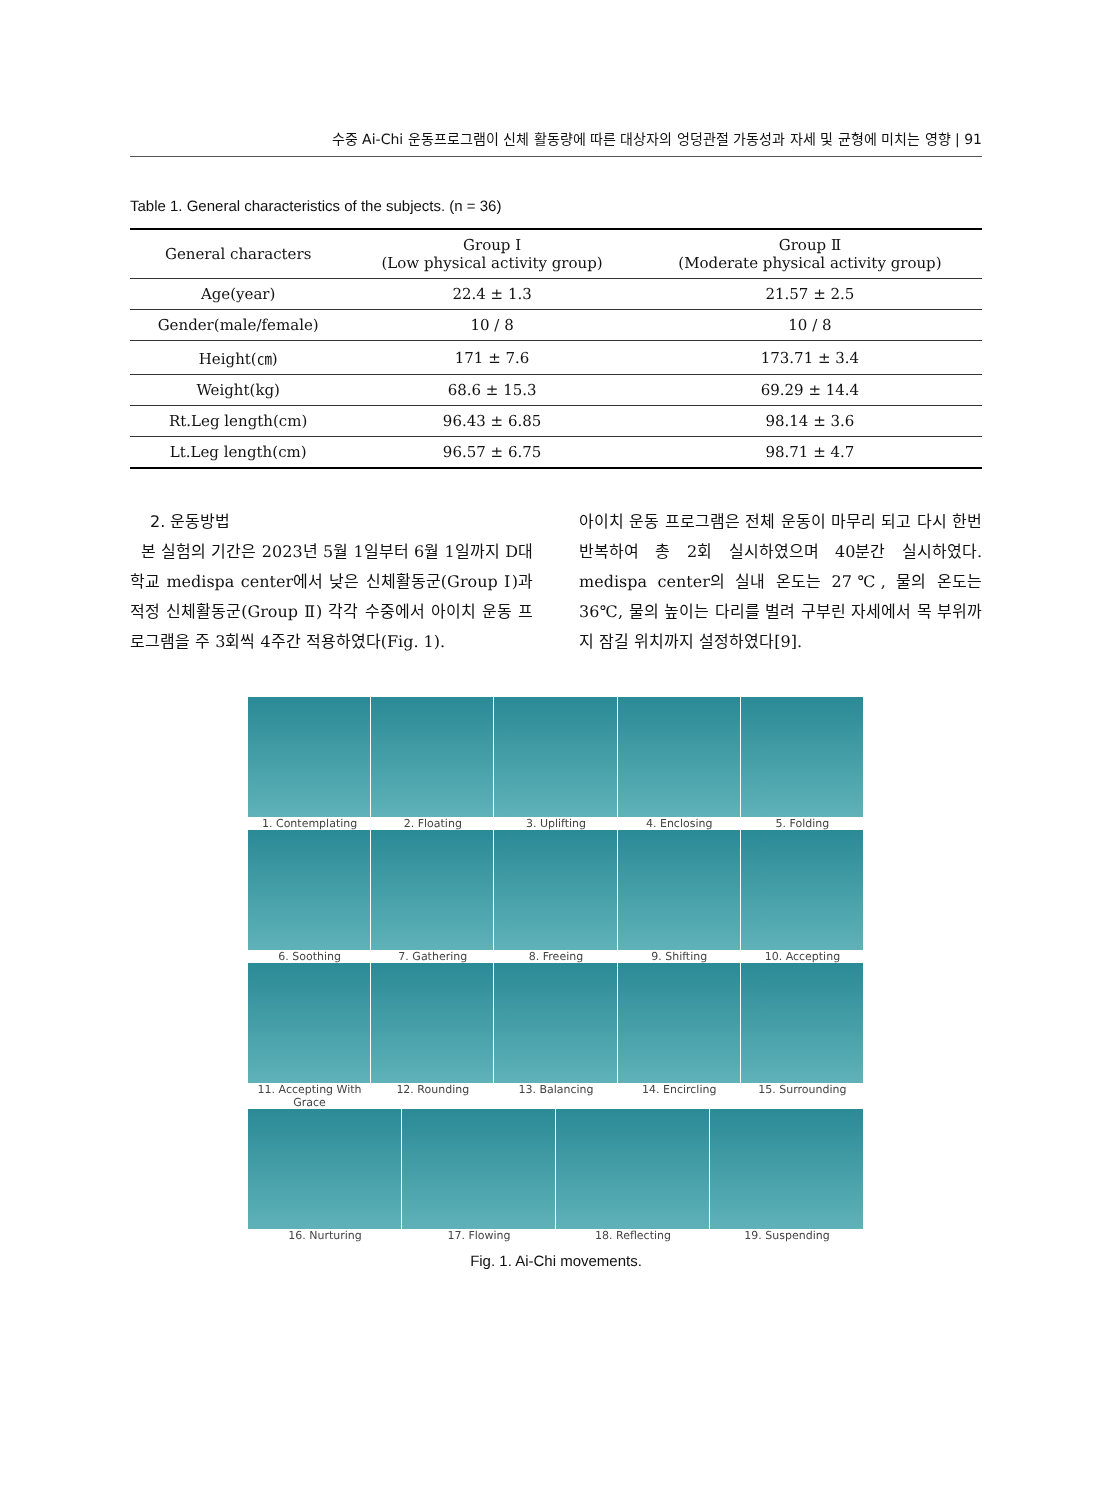수중 Ai-Chi 운동프로그램이 신체 활동량에 따른 대상자의 엉덩관절 가동성과 자세 및 균형에 미치는 영향 | 91
Table 1. General characteristics of the subjects. (n = 36)
| General characters | Group Ⅰ (Low physical activity group) | Group Ⅱ (Moderate physical activity group) |
| --- | --- | --- |
| Age(year) | 22.4 ± 1.3 | 21.57 ± 2.5 |
| Gender(male/female) | 10 / 8 | 10 / 8 |
| Height(㎝) | 171 ± 7.6 | 173.71 ± 3.4 |
| Weight(kg) | 68.6 ± 15.3 | 69.29 ± 14.4 |
| Rt.Leg length(cm) | 96.43 ± 6.85 | 98.14 ± 3.6 |
| Lt.Leg length(cm) | 96.57 ± 6.75 | 98.71 ± 4.7 |
2. 운동방법
본 실험의 기간은 2023년 5월 1일부터 6월 1일까지 D대학교 medispa center에서 낮은 신체활동군(Group Ⅰ)과 적정 신체활동군(Group Ⅱ) 각각 수중에서 아이치 운동 프로그램을 주 3회씩 4주간 적용하였다(Fig. 1).
아이치 운동 프로그램은 전체 운동이 마무리 되고 다시 한번 반복하여 총 2회 실시하였으며 40분간 실시하였다. medispa center의 실내 온도는 27℃, 물의 온도는 36℃, 물의 높이는 다리를 벌려 구부린 자세에서 목 부위까지 잠길 위치까지 설정하였다[9].
1. Contemplating
2. Floating
3. Uplifting
4. Enclosing
5. Folding
6. Soothing
7. Gathering
8. Freeing
9. Shifting
10. Accepting
11. Accepting With Grace
12. Rounding
13. Balancing
14. Encircling
15. Surrounding
16. Nurturing
17. Flowing
18. Reflecting
19. Suspending
Fig. 1. Ai-Chi movements.